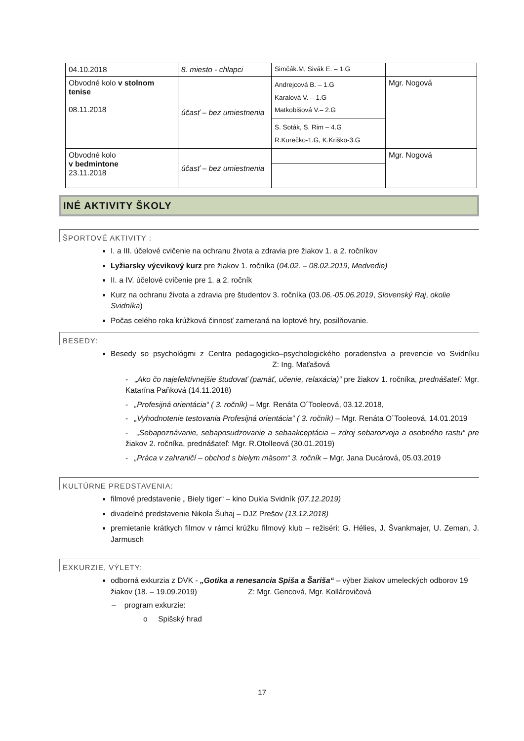| 04.10.2018 | 8. miesto - chlapci | Simčák.M, Sivák E. – 1.G | |
| Obvodné kolo v stolnom tenise 08.11.2018 | účasť – bez umiestnenia | Andrejcová B. – 1.G Karalová V. – 1.G Matkobišová V.– 2.G | Mgr. Nogová |
| | | S. Soták, S. Rim – 4.G R.Kurečko-1.G, K.Kriško-3.G | |
| Obvodné kolo v bedmintone 23.11.2018 | účasť – bez umiestnenia | | Mgr. Nogová |
INÉ AKTIVITY ŠKOLY
ŠPORTOVÉ AKTIVITY :
I. a III. účelové cvičenie na ochranu života a zdravia pre žiakov 1. a 2. ročníkov
Lyžiarsky výcvikový kurz pre žiakov 1. ročníka (04.02. – 08.02.2019, Medvedie)
II. a IV. účelové cvičenie pre 1. a 2. ročník
Kurz na ochranu života a zdravia pre študentov 3. ročníka (03.06.-05.06.2019, Slovenský Raj, okolie Svidníka)
Počas celého roka krúžková činnosť zameraná na loptové hry, posilňovanie.
BESEDY:
Besedy so psychológmi z Centra pedagogicko–psychologického poradenstva a prevencie vo Svidníku Z: Ing. Maťašová
- „Ako čo najefektívnejšie študovať (pamäť, učenie, relaxácia)“ pre žiakov 1. ročníka, prednášateľ: Mgr. Katarína Paňková (14.11.2018)
- „Profesijná orientácia“ ( 3. ročník) – Mgr. Renáta O´Tooleová, 03.12.2018,
- „Vyhodnotenie testovania Profesijná orientácia“ ( 3. ročník) – Mgr. Renáta O´Tooleová, 14.01.2019
- „Sebapoznávanie, sebaposudzovanie a sebaakceptácia – zdroj sebarozvoja a osobného rastu“ pre žiakov 2. ročníka, prednášateľ: Mgr. R.Otolleová (30.01.2019)
- „Práca v zahraničí – obchod s bielym mäsom“ 3. ročník – Mgr. Jana Ducárová, 05.03.2019
KULTÚRNE PREDSTAVENIA:
filmové predstavenie „ Biely tiger“ – kino Dukla Svidník (07.12.2019)
divadelné predstavenie Nikola Šuhaj – DJZ Prešov (13.12.2018)
premietanie krátkych filmov v rámci krúžku filmový klub – režiséri: G. Hélies, J. Švankmajer, U. Zeman, J. Jarmusch
EXKURZIE, VÝLETY:
odborná exkurzia z DVK - „Gotika a renesancia Spiša a Šariša“ – výber žiakov umeleckých odborov 19 žiakov (18. – 19.09.2019) Z: Mgr. Gencová, Mgr. Kollárovičová
– program exkurzie:
o Spišský hrad
17